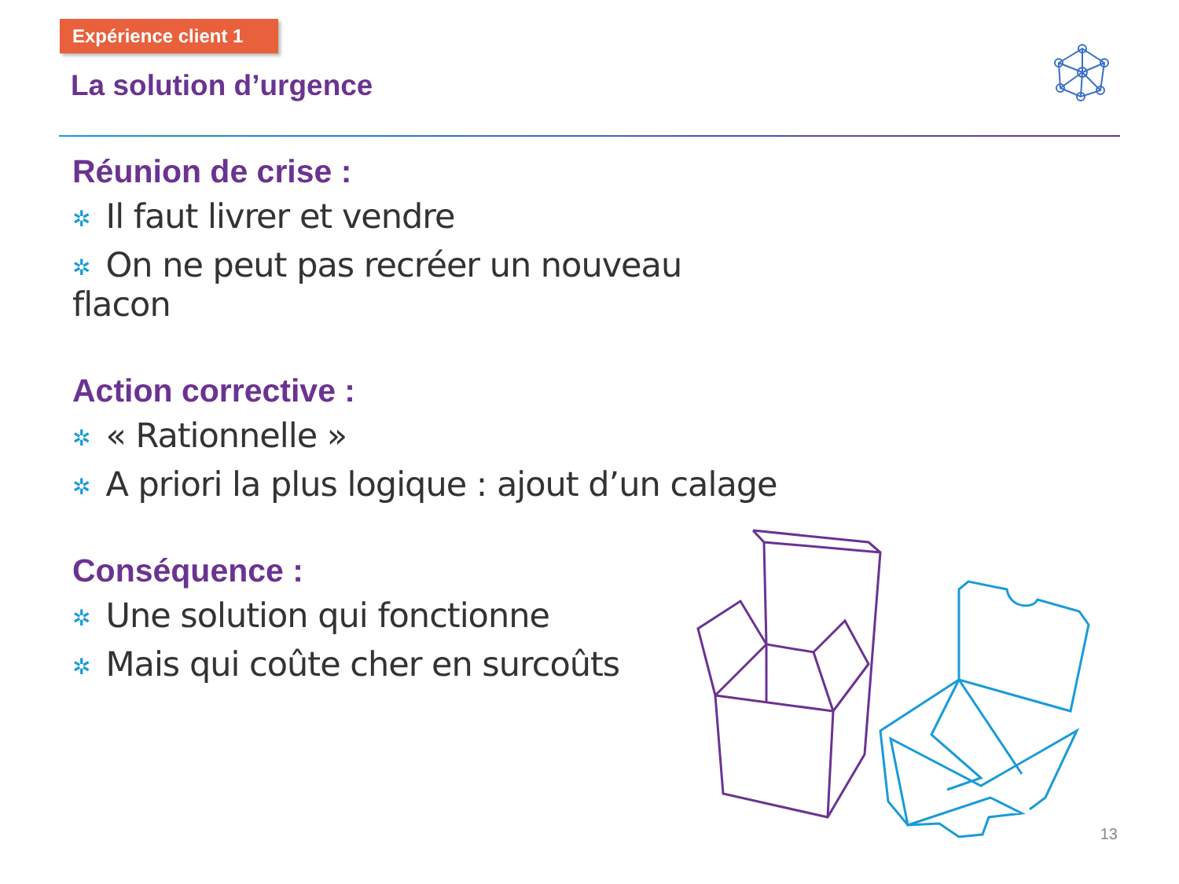Expérience client 1
La solution d’urgence
Réunion de crise :
✲ Il faut livrer et vendre
✲ On ne peut pas recréer un nouveau flacon
Action corrective :
✲ « Rationnelle »
✲ A priori la plus logique : ajout d’un calage
Conséquence :
✲ Une solution qui fonctionne
✲ Mais qui coûte cher en surcoûts
13